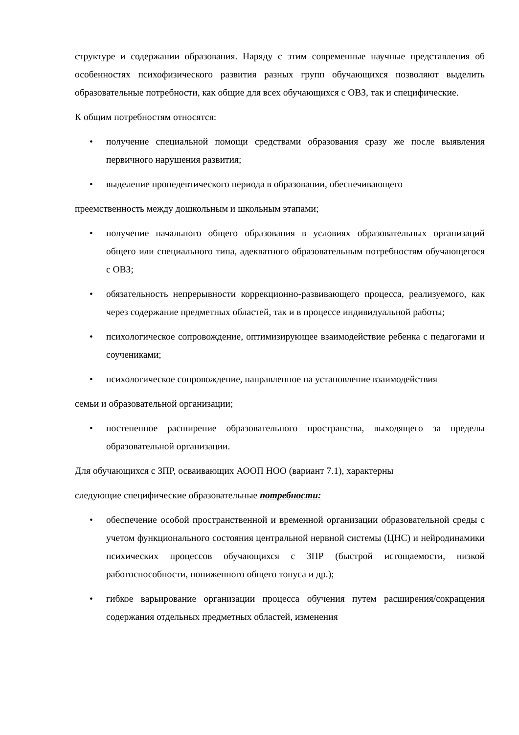структуре и содержании образования. Наряду с этим современные научные представления об особенностях психофизического развития разных групп обучающихся позволяют выделить образовательные потребности, как общие для всех обучающихся с ОВЗ, так и специфические.
К общим потребностям относятся:
• получение специальной помощи средствами образования сразу же после выявления первичного нарушения развития;
• выделение пропедевтического периода в образовании, обеспечивающего
преемственность между дошкольным и школьным этапами;
• получение начального общего образования в условиях образовательных организаций общего или специального типа, адекватного образовательным потребностям обучающегося с ОВЗ;
• обязательность непрерывности коррекционно-развивающего процесса, реализуемого, как через содержание предметных областей, так и в процессе индивидуальной работы;
• психологическое сопровождение, оптимизирующее взаимодействие ребенка с педагогами и соучениками;
• психологическое сопровождение, направленное на установление взаимодействия
семьи и образовательной организации;
• постепенное расширение образовательного пространства, выходящего за пределы образовательной организации.
Для обучающихся с ЗПР, осваивающих АООП НОО (вариант 7.1), характерны
следующие специфические образовательные потребности:
• обеспечение особой пространственной и временной организации образовательной среды с учетом функционального состояния центральной нервной системы (ЦНС) и нейродинамики психических процессов обучающихся с ЗПР (быстрой истощаемости, низкой работоспособности, пониженного общего тонуса и др.);
• гибкое варьирование организации процесса обучения путем расширения/сокращения содержания отдельных предметных областей, изменения